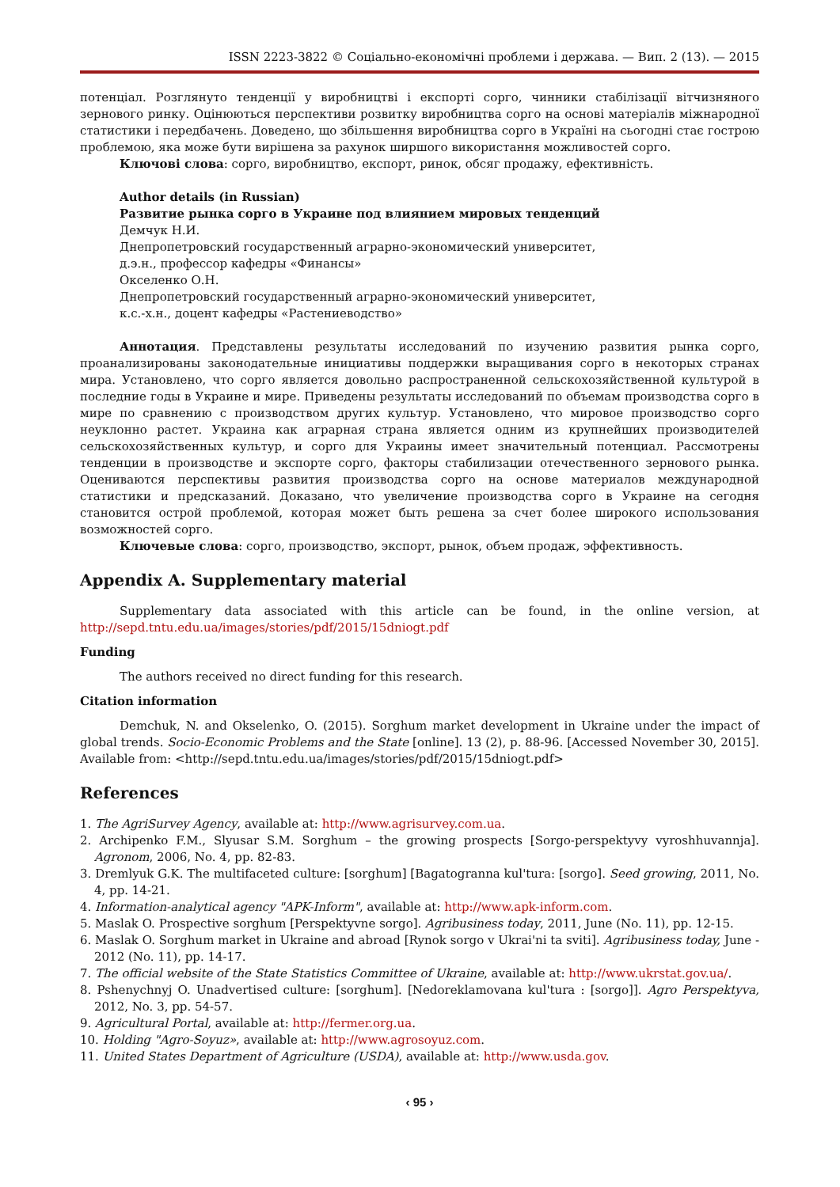ISSN 2223-3822 © Соціально-економічні проблеми і держава. — Вип. 2 (13). — 2015
потенціал. Розглянуто тенденції у виробництві і експорті сорго, чинники стабілізації вітчизняного зернового ринку. Оцінюються перспективи розвитку виробництва сорго на основі матеріалів міжнародної статистики і передбачень. Доведено, що збільшення виробництва сорго в Україні на сьогодні стає гострою проблемою, яка може бути вирішена за рахунок ширшого використання можливостей сорго.
Ключові слова: сорго, виробництво, експорт, ринок, обсяг продажу, ефективність.
Author details (in Russian)
Развитие рынка сорго в Украине под влиянием мировых тенденций
Демчук Н.И.
Днепропетровский государственный аграрно-экономический университет,
д.э.н., профессор кафедры «Финансы»
Окселенко О.Н.
Днепропетровский государственный аграрно-экономический университет,
к.с.-х.н., доцент кафедры «Растениеводство»
Аннотация. Представлены результаты исследований по изучению развития рынка сорго, проанализированы законодательные инициативы поддержки выращивания сорго в некоторых странах мира. Установлено, что сорго является довольно распространенной сельскохозяйственной культурой в последние годы в Украине и мире. Приведены результаты исследований по объемам производства сорго в мире по сравнению с производством других культур. Установлено, что мировое производство сорго неуклонно растет. Украина как аграрная страна является одним из крупнейших производителей сельскохозяйственных культур, и сорго для Украины имеет значительный потенциал. Рассмотрены тенденции в производстве и экспорте сорго, факторы стабилизации отечественного зернового рынка. Оцениваются перспективы развития производства сорго на основе материалов международной статистики и предсказаний. Доказано, что увеличение производства сорго в Украине на сегодня становится острой проблемой, которая может быть решена за счет более широкого использования возможностей сорго.
Ключевые слова: сорго, производство, экспорт, рынок, объем продаж, эффективность.
Appendix A. Supplementary material
Supplementary data associated with this article can be found, in the online version, at http://sepd.tntu.edu.ua/images/stories/pdf/2015/15dniogt.pdf
Funding
The authors received no direct funding for this research.
Citation information
Demchuk, N. and Okselenko, O. (2015). Sorghum market development in Ukraine under the impact of global trends. Socio-Economic Problems and the State [online]. 13 (2), p. 88-96. [Accessed November 30, 2015]. Available from: <http://sepd.tntu.edu.ua/images/stories/pdf/2015/15dniogt.pdf>
References
1. The AgriSurvey Agency, available at: http://www.agrisurvey.com.ua.
2. Archipenko F.M., Slyusar S.M. Sorghum – the growing prospects [Sorgo-perspektyvy vyroshhuvannja]. Agronom, 2006, No. 4, pp. 82-83.
3. Dremlyuk G.K. The multifaceted culture: [sorghum] [Bagatogranna kul'tura: [sorgo]. Seed growing, 2011, No. 4, pp. 14-21.
4. Information-analytical agency "APK-Inform", available at: http://www.apk-inform.com.
5. Maslak O. Prospective sorghum [Perspektyvne sorgo]. Agribusiness today, 2011, June (No. 11), pp. 12-15.
6. Maslak O. Sorghum market in Ukraine and abroad [Rynok sorgo v Ukrai'ni ta sviti]. Agribusiness today, June - 2012 (No. 11), pp. 14-17.
7. The official website of the State Statistics Committee of Ukraine, available at: http://www.ukrstat.gov.ua/.
8. Pshenychnyj O. Unadvertised culture: [sorghum]. [Nedoreklamovana kul'tura : [sorgo]]. Agro Perspektyva, 2012, No. 3, pp. 54-57.
9. Agricultural Portal, available at: http://fermer.org.ua.
10. Holding "Agro-Soyuz», available at: http://www.agrosoyuz.com.
11. United States Department of Agriculture (USDA), available at: http://www.usda.gov.
‹ 95 ›